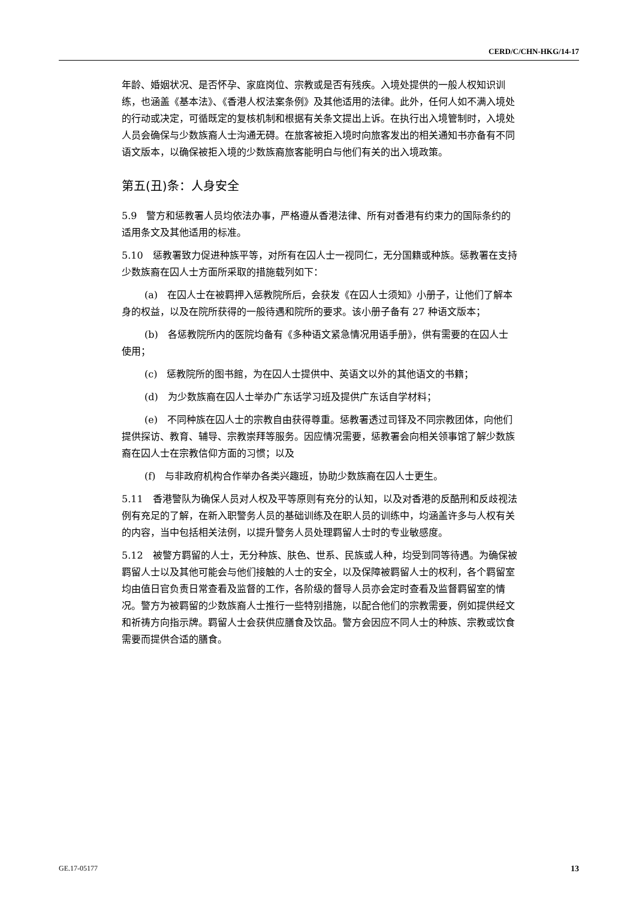CERD/C/CHN-HKG/14-17
年龄、婚姻状况、是否怀孕、家庭岗位、宗教或是否有残疾。入境处提供的一般人权知识训练，也涵盖《基本法》、《香港人权法案条例》及其他适用的法律。此外，任何人如不满入境处的行动或决定，可循既定的复核机制和根据有关条文提出上诉。在执行出入境管制时，入境处人员会确保与少数族裔人士沟通无碍。在旅客被拒入境时向旅客发出的相关通知书亦备有不同语文版本，以确保被拒入境的少数族裔旅客能明白与他们有关的出入境政策。
第五(丑)条：人身安全
5.9　警方和惩教署人员均依法办事，严格遵从香港法律、所有对香港有约束力的国际条约的适用条文及其他适用的标准。
5.10　惩教署致力促进种族平等，对所有在囚人士一视同仁，无分国籍或种族。惩教署在支持少数族裔在囚人士方面所采取的措施载列如下：
(a)　在囚人士在被羁押入惩教院所后，会获发《在囚人士须知》小册子，让他们了解本身的权益，以及在院所获得的一般待遇和院所的要求。该小册子备有 27 种语文版本；
(b)　各惩教院所内的医院均备有《多种语文紧急情况用语手册》，供有需要的在囚人士使用；
(c)　惩教院所的图书館，为在囚人士提供中、英语文以外的其他语文的书籍；
(d)　为少数族裔在囚人士举办广东话学习班及提供广东话自学材料；
(e)　不同种族在囚人士的宗教自由获得尊重。惩教署透过司铎及不同宗教团体，向他们提供探访、教育、辅导、宗教崇拜等服务。因应情况需要，惩教署会向相关领事馆了解少数族裔在囚人士在宗教信仰方面的习惯；以及
(f)　与非政府机构合作举办各类兴趣班，协助少数族裔在囚人士更生。
5.11　香港警队为确保人员对人权及平等原则有充分的认知，以及对香港的反酷刑和反歧视法例有充足的了解，在新入职警务人员的基础训练及在职人员的训练中，均涵盖许多与人权有关的内容，当中包括相关法例，以提升警务人员处理羁留人士时的专业敏感度。
5.12　被警方羁留的人士，无分种族、肤色、世系、民族或人种，均受到同等待遇。为确保被羁留人士以及其他可能会与他们接触的人士的安全，以及保障被羁留人士的权利，各个羁留室均由值日官负责日常查看及监督的工作，各阶级的督导人员亦会定时查看及监督羁留室的情况。警方为被羁留的少数族裔人士推行一些特别措施，以配合他们的宗教需要，例如提供经文和祈祷方向指示牌。羁留人士会获供应膳食及饮品。警方会因应不同人士的种族、宗教或饮食需要而提供合适的膳食。
GE.17-05177 13